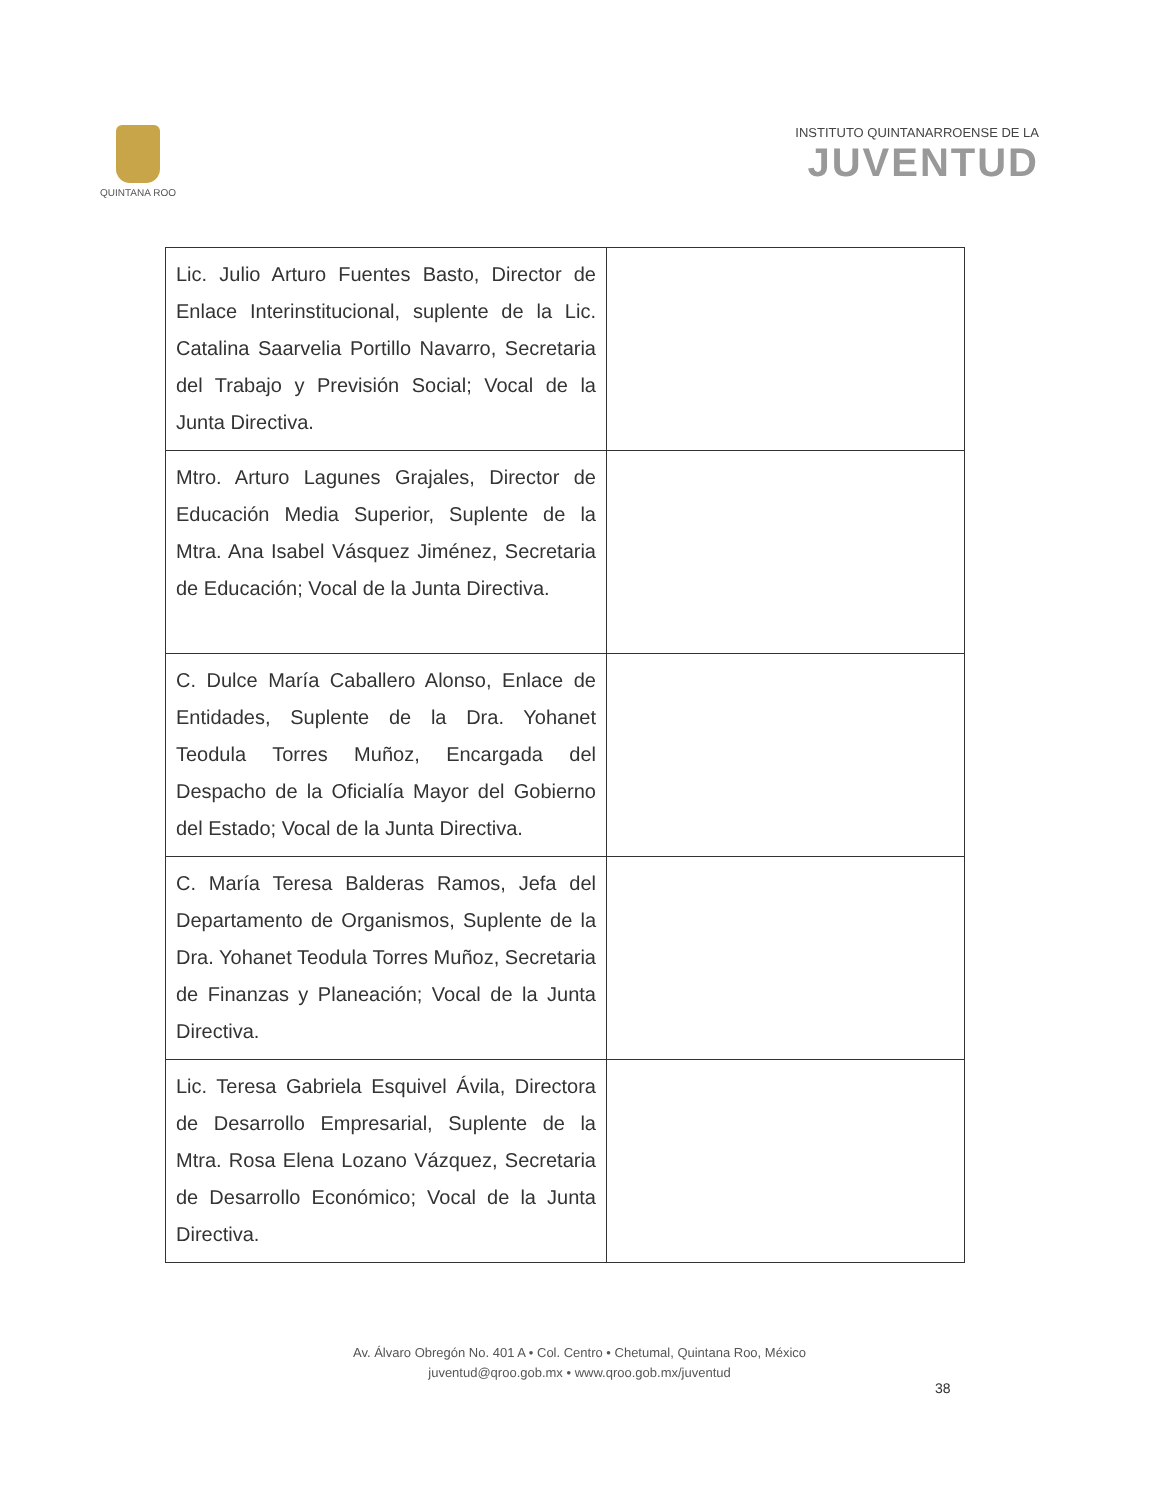QUINTANA ROO
INSTITUTO QUINTANARROENSE DE LA
JUVENTUD
| Lic. Julio Arturo Fuentes Basto, Director de Enlace Interinstitucional, suplente de la Lic. Catalina Saarvelia Portillo Navarro, Secretaria del Trabajo y Previsión Social; Vocal de la Junta Directiva. | |
| Mtro. Arturo Lagunes Grajales, Director de Educación Media Superior, Suplente de la Mtra. Ana Isabel Vásquez Jiménez, Secretaria de Educación; Vocal de la Junta Directiva. | |
| C. Dulce María Caballero Alonso, Enlace de Entidades, Suplente de la Dra. Yohanet Teodula Torres Muñoz, Encargada del Despacho de la Oficialía Mayor del Gobierno del Estado; Vocal de la Junta Directiva. | |
| C. María Teresa Balderas Ramos, Jefa del Departamento de Organismos, Suplente de la Dra. Yohanet Teodula Torres Muñoz, Secretaria de Finanzas y Planeación; Vocal de la Junta Directiva. | |
| Lic. Teresa Gabriela Esquivel Ávila, Directora de Desarrollo Empresarial, Suplente de la Mtra. Rosa Elena Lozano Vázquez, Secretaria de Desarrollo Económico; Vocal de la Junta Directiva. | |
Av. Álvaro Obregón No. 401 A • Col. Centro • Chetumal, Quintana Roo, México
juventud@qroo.gob.mx • www.qroo.gob.mx/juventud
38